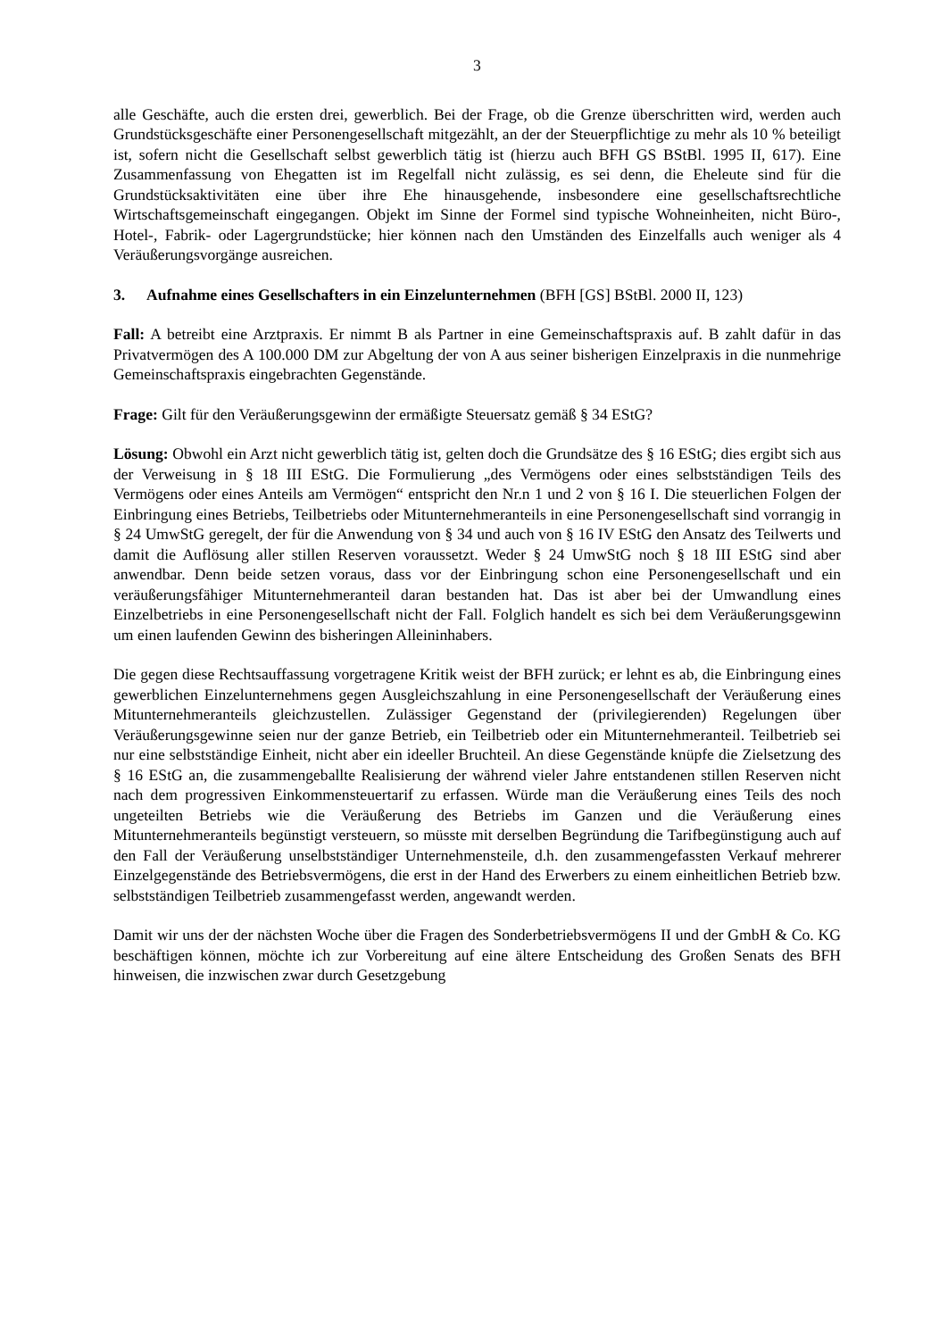3
alle Geschäfte, auch die ersten drei, gewerblich. Bei der Frage, ob die Grenze überschritten wird, werden auch Grundstücksgeschäfte einer Personengesellschaft mitgezählt, an der der Steuerpflichtige zu mehr als 10 % beteiligt ist, sofern nicht die Gesellschaft selbst gewerblich tätig ist (hierzu auch BFH GS BStBl. 1995 II, 617). Eine Zusammenfassung von Ehegatten ist im Regelfall nicht zulässig, es sei denn, die Eheleute sind für die Grundstücksaktivitäten eine über ihre Ehe hinausgehende, insbesondere eine gesellschaftsrechtliche Wirtschaftsgemeinschaft eingegangen. Objekt im Sinne der Formel sind typische Wohneinheiten, nicht Büro-, Hotel-, Fabrik- oder Lagergrundstücke; hier können nach den Umständen des Einzelfalls auch weniger als 4 Veräußerungsvorgänge ausreichen.
3. Aufnahme eines Gesellschafters in ein Einzelunternehmen (BFH [GS] BStBl. 2000 II, 123)
Fall: A betreibt eine Arztpraxis. Er nimmt B als Partner in eine Gemeinschaftspraxis auf. B zahlt dafür in das Privatvermögen des A 100.000 DM zur Abgeltung der von A aus seiner bisherigen Einzelpraxis in die nunmehrige Gemeinschaftspraxis eingebrachten Gegenstände.
Frage: Gilt für den Veräußerungsgewinn der ermäßigte Steuersatz gemäß § 34 EStG?
Lösung: Obwohl ein Arzt nicht gewerblich tätig ist, gelten doch die Grundsätze des § 16 EStG; dies ergibt sich aus der Verweisung in § 18 III EStG. Die Formulierung „des Vermögens oder eines selbstständigen Teils des Vermögens oder eines Anteils am Vermögen“ entspricht den Nr.n 1 und 2 von § 16 I. Die steuerlichen Folgen der Einbringung eines Betriebs, Teilbetriebs oder Mitunternehmeranteils in eine Personengesellschaft sind vorrangig in § 24 UmwStG geregelt, der für die Anwendung von § 34 und auch von § 16 IV EStG den Ansatz des Teilwerts und damit die Auflösung aller stillen Reserven voraussetzt. Weder § 24 UmwStG noch § 18 III EStG sind aber anwendbar. Denn beide setzen voraus, dass vor der Einbringung schon eine Personengesellschaft und ein veräußerungsfähiger Mitunternehmeranteil daran bestanden hat. Das ist aber bei der Umwandlung eines Einzelbetriebs in eine Personengesellschaft nicht der Fall. Folglich handelt es sich bei dem Veräußerungsgewinn um einen laufenden Gewinn des bisheringen Alleininhabers.
Die gegen diese Rechtsauffassung vorgetragene Kritik weist der BFH zurück; er lehnt es ab, die Einbringung eines gewerblichen Einzelunternehmens gegen Ausgleichszahlung in eine Personengesellschaft der Veräußerung eines Mitunternehmeranteils gleichzustellen. Zulässiger Gegenstand der (privilegierenden) Regelungen über Veräußerungsgewinne seien nur der ganze Betrieb, ein Teilbetrieb oder ein Mitunternehmeranteil. Teilbetrieb sei nur eine selbstständige Einheit, nicht aber ein ideeller Bruchteil. An diese Gegenstände knüpfe die Zielsetzung des § 16 EStG an, die zusammengeballte Realisierung der während vieler Jahre entstandenen stillen Reserven nicht nach dem progressiven Einkommensteuertarif zu erfassen. Würde man die Veräußerung eines Teils des noch ungeteilten Betriebs wie die Veräußerung des Betriebs im Ganzen und die Veräußerung eines Mitunternehmeranteils begünstigt versteuern, so müsste mit derselben Begründung die Tarifbegünstigung auch auf den Fall der Veräußerung unselbstständiger Unternehmensteile, d.h. den zusammengefassten Verkauf mehrerer Einzelgegenstände des Betriebsvermögens, die erst in der Hand des Erwerbers zu einem einheitlichen Betrieb bzw. selbstständigen Teilbetrieb zusammengefasst werden, angewandt werden.
Damit wir uns der der nächsten Woche über die Fragen des Sonderbetriebsvermögens II und der GmbH & Co. KG beschäftigen können, möchte ich zur Vorbereitung auf eine ältere Entscheidung des Großen Senats des BFH hinweisen, die inzwischen zwar durch Gesetzgebung